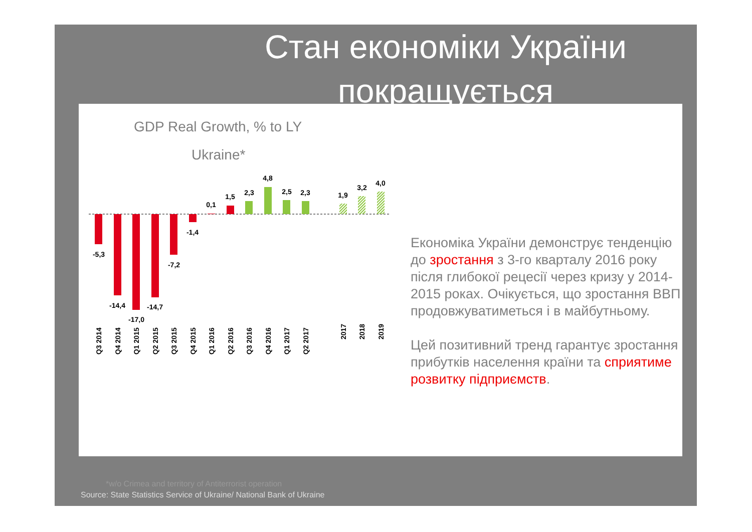Стан економіки України покращується
GDP Real Growth, % to LY
Ukraine*
-5,3
-14,4
-17,0
-14,7
-7,2
-1,4
0,1
1,5
2,3
4,8
2,5
2,3
1,9
3,2
4,0
Q3 2014
Q4 2014
Q1 2015
Q2 2015
Q3 2015
Q4 2015
Q1 2016
Q2 2016
Q3 2016
Q4 2016
Q1 2017
Q2 2017
2017
2018
2019
Економіка України демонструє тенденцію до зростання з 3-го кварталу 2016 року після глибокої рецесії через кризу у 2014-2015 роках. Очікується, що зростання ВВП продовжуватиметься і в майбутньому.
Цей позитивний тренд гарантує зростання прибутків населення країни та сприятиме розвитку підприємств.
*w/o Crimea and territory of Antiterrorist operation
Source: State Statistics Service of Ukraine/ National Bank of Ukraine